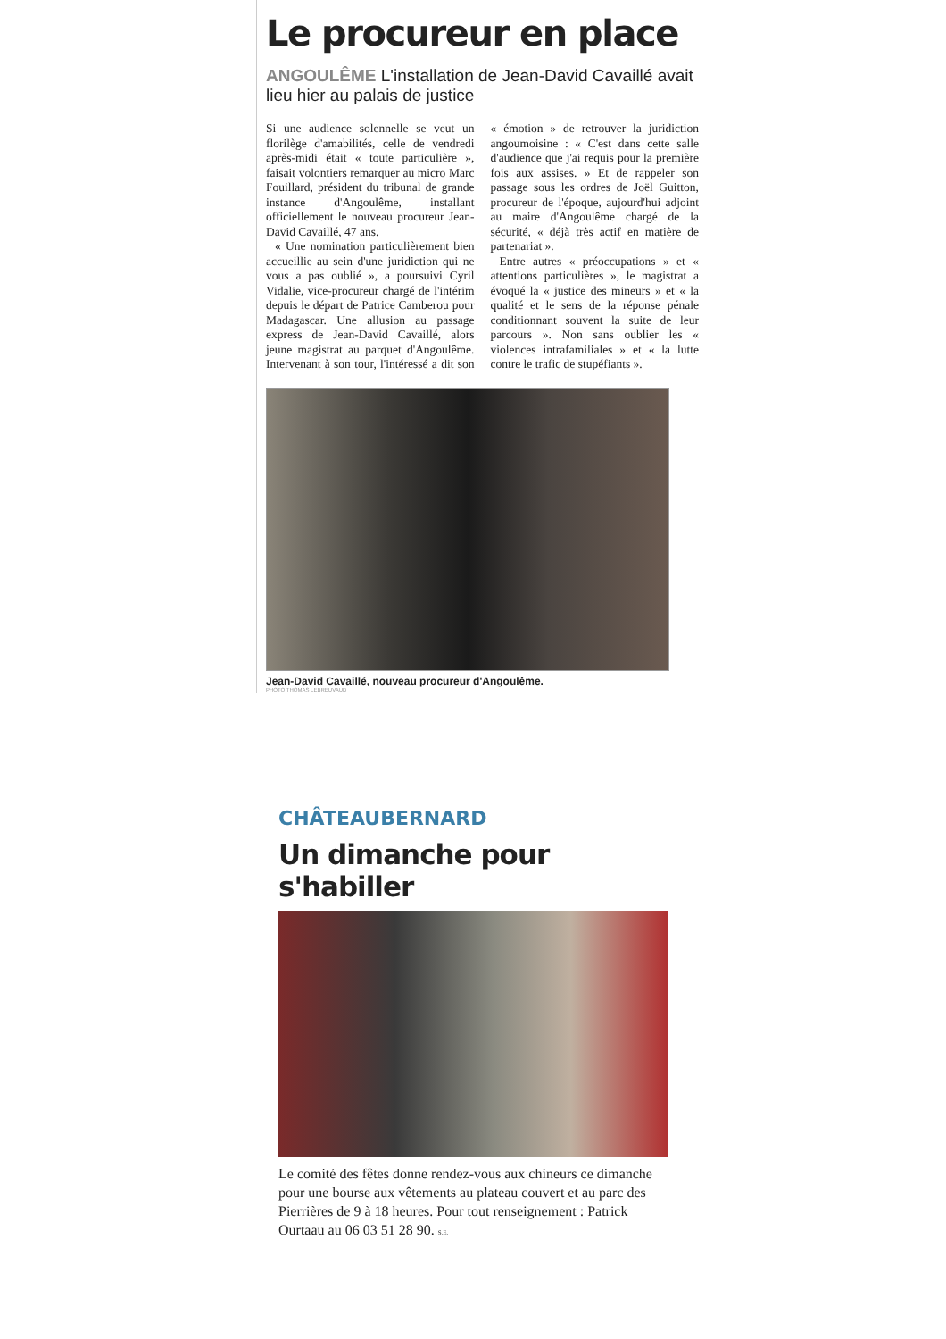Le procureur en place
ANGOULÊME L'installation de Jean-David Cavaillé avait lieu hier au palais de justice
Si une audience solennelle se veut un florilège d'amabilités, celle de vendredi après-midi était « toute particulière », faisait volontiers remarquer au micro Marc Fouillard, président du tribunal de grande instance d'Angoulême, installant officiellement le nouveau procureur Jean-David Cavaillé, 47 ans.
« Une nomination particulièrement bien accueillie au sein d'une juridiction qui ne vous a pas oublié », a poursuivi Cyril Vidalie, vice-procureur chargé de l'intérim depuis le départ de Patrice Camberou pour Madagascar. Une allusion au passage express de Jean-David Cavaillé, alors jeune magistrat au parquet d'Angoulême. Intervenant à son tour, l'intéressé a dit son « émotion » de retrouver la juridiction angoumoisine : « C'est dans cette salle d'audience que j'ai requis pour la première fois aux assises. » Et de rappeler son passage sous les ordres de Joël Guitton, procureur de l'époque, aujourd'hui adjoint au maire d'Angoulême chargé de la sécurité, « déjà très actif en matière de partenariat ».
Entre autres « préoccupations » et « attentions particulières », le magistrat a évoqué la « justice des mineurs » et « la qualité et le sens de la réponse pénale conditionnant souvent la suite de leur parcours ». Non sans oublier les « violences intrafamiliales » et « la lutte contre le trafic de stupéfiants ».
Jean-David Cavaillé, nouveau procureur d'Angoulême.
PHOTO THOMAS LEBREUVAUD
CHÂTEAUBERNARD
Un dimanche pour s'habiller
Le comité des fêtes donne rendez-vous aux chineurs ce dimanche pour une bourse aux vêtements au plateau couvert et au parc des Pierrières de 9 à 18 heures. Pour tout renseignement : Patrick Ourtaau au 06 03 51 28 90. S.E.